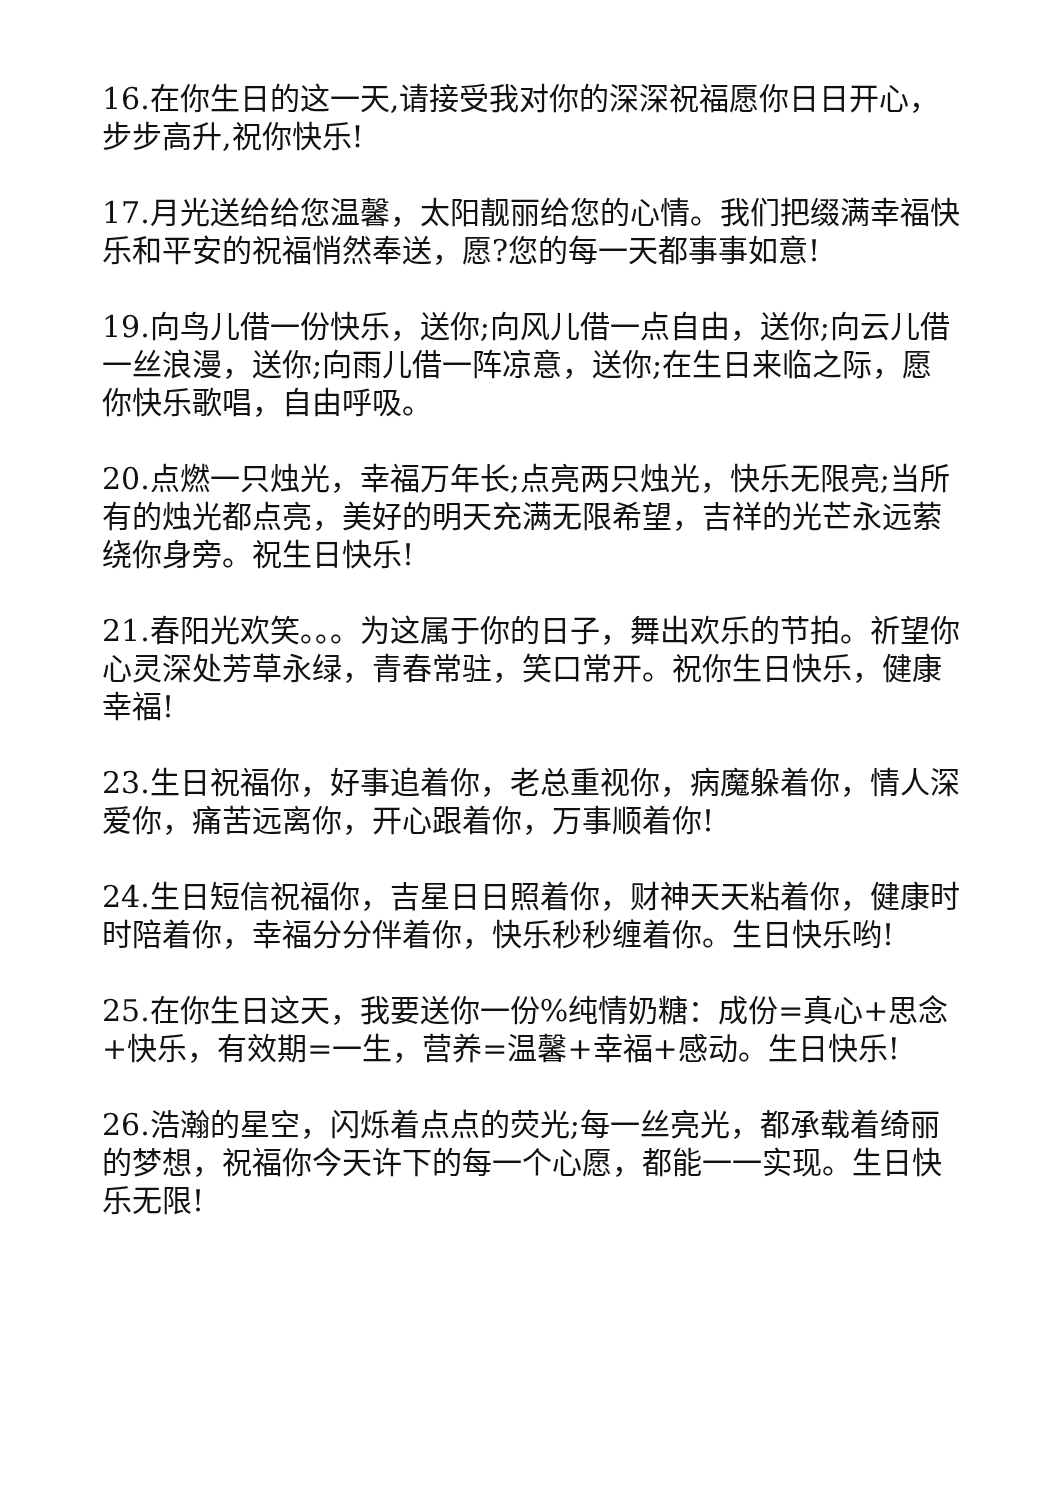16.在你生日的这一天,请接受我对你的深深祝福愿你日日开心，步步高升,祝你快乐!
17.月光送给给您温馨，太阳靓丽给您的心情。我们把缀满幸福快乐和平安的祝福悄然奉送，愿?您的每一天都事事如意!
19.向鸟儿借一份快乐，送你;向风儿借一点自由，送你;向云儿借一丝浪漫，送你;向雨儿借一阵凉意，送你;在生日来临之际，愿你快乐歌唱，自由呼吸。
20.点燃一只烛光，幸福万年长;点亮两只烛光，快乐无限亮;当所有的烛光都点亮，美好的明天充满无限希望，吉祥的光芒永远萦绕你身旁。祝生日快乐!
21.春阳光欢笑。。。为这属于你的日子，舞出欢乐的节拍。祈望你心灵深处芳草永绿，青春常驻，笑口常开。祝你生日快乐，健康幸福!
23.生日祝福你，好事追着你，老总重视你，病魔躲着你，情人深爱你，痛苦远离你，开心跟着你，万事顺着你!
24.生日短信祝福你，吉星日日照着你，财神天天粘着你，健康时时陪着你，幸福分分伴着你，快乐秒秒缠着你。生日快乐哟!
25.在你生日这天，我要送你一份%纯情奶糖：成份=真心+思念+快乐，有效期=一生，营养=温馨+幸福+感动。生日快乐!
26.浩瀚的星空，闪烁着点点的荧光;每一丝亮光，都承载着绮丽的梦想，祝福你今天许下的每一个心愿，都能一一实现。生日快乐无限!